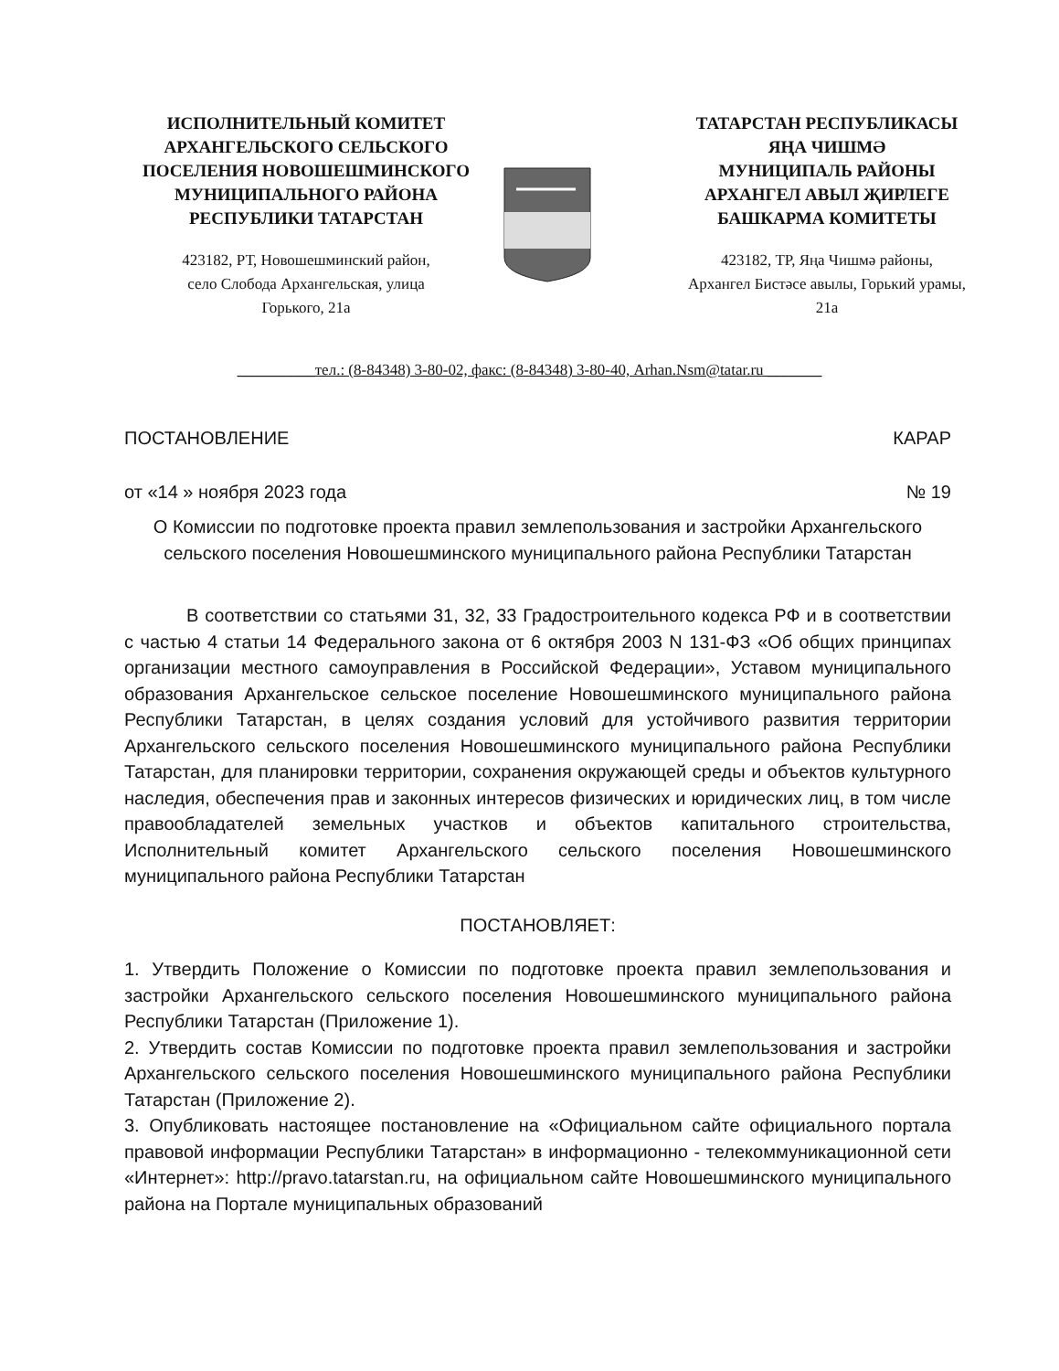ИСПОЛНИТЕЛЬНЫЙ КОМИТЕТ
АРХАНГЕЛЬСКОГО СЕЛЬСКОГО
ПОСЕЛЕНИЯ НОВОШЕШМИНСКОГО
МУНИЦИПАЛЬНОГО РАЙОНА
РЕСПУБЛИКИ ТАТАРСТАН
423182, РТ, Новошешминский район,
село Слобода Архангельская, улица
Горького, 21а
ТАТАРСТАН РЕСПУБЛИКАСЫ
ЯҢА ЧИШМӘ
МУНИЦИПАЛЬ РАЙОНЫ
АРХАНГЕЛ АВЫЛ ҖИРЛЕГЕ
БАШКАРМА КОМИТЕТЫ
423182, ТР, Яңа Чишмә районы,
Архангел Бистәсе авылы, Горький урамы,
21а
__________тел.: (8-84348) 3-80-02, факс: (8-84348) 3-80-40, Arhan.Nsm@tatar.ru _______
ПОСТАНОВЛЕНИЕ КАРАР
от «14 » ноября 2023 года № 19
О Комиссии по подготовке проекта правил землепользования и застройки Архангельского сельского поселения Новошешминского муниципального района Республики Татарстан
В соответствии со статьями 31, 32, 33 Градостроительного кодекса РФ и в соответствии с частью 4 статьи 14 Федерального закона от 6 октября 2003 N 131-ФЗ «Об общих принципах организации местного самоуправления в Российской Федерации», Уставом муниципального образования Архангельское сельское поселение Новошешминского муниципального района Республики Татарстан, в целях создания условий для устойчивого развития территории Архангельского сельского поселения Новошешминского муниципального района Республики Татарстан, для планировки территории, сохранения окружающей среды и объектов культурного наследия, обеспечения прав и законных интересов физических и юридических лиц, в том числе правообладателей земельных участков и объектов капитального строительства, Исполнительный комитет Архангельского сельского поселения Новошешминского муниципального района Республики Татарстан
ПОСТАНОВЛЯЕТ:
1. Утвердить Положение о Комиссии по подготовке проекта правил землепользования и застройки Архангельского сельского поселения Новошешминского муниципального района Республики Татарстан (Приложение 1).
2. Утвердить состав Комиссии по подготовке проекта правил землепользования и застройки Архангельского сельского поселения Новошешминского муниципального района Республики Татарстан (Приложение 2).
3. Опубликовать настоящее постановление на «Официальном сайте официального портала правовой информации Республики Татарстан» в информационно - телекоммуникационной сети «Интернет»: http://pravo.tatarstan.ru, на официальном сайте Новошешминского муниципального района на Портале муниципальных образований